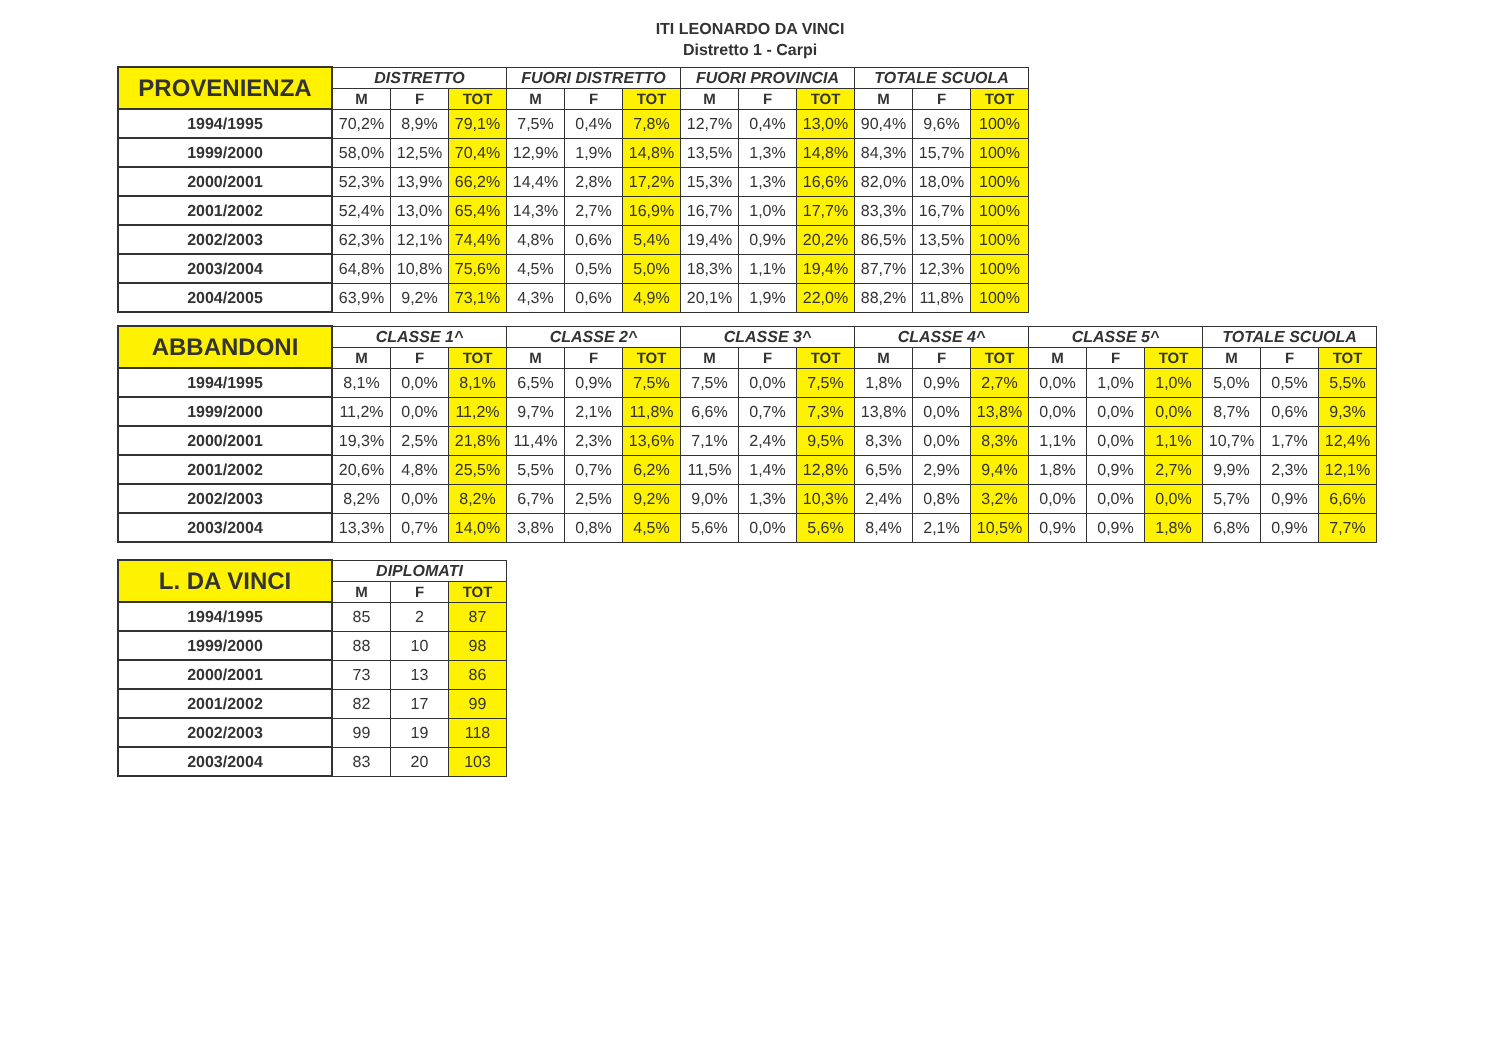ITI LEONARDO DA VINCI
Distretto 1 - Carpi
| PROVENIENZA | DISTRETTO | | | FUORI DISTRETTO | | | FUORI PROVINCIA | | | TOTALE SCUOLA | | |
| --- | --- | --- | --- | --- | --- | --- | --- | --- | --- | --- | --- | --- |
| | M | F | TOT | M | F | TOT | M | F | TOT | M | F | TOT |
| 1994/1995 | 70,2% | 8,9% | 79,1% | 7,5% | 0,4% | 7,8% | 12,7% | 0,4% | 13,0% | 90,4% | 9,6% | 100% |
| 1999/2000 | 58,0% | 12,5% | 70,4% | 12,9% | 1,9% | 14,8% | 13,5% | 1,3% | 14,8% | 84,3% | 15,7% | 100% |
| 2000/2001 | 52,3% | 13,9% | 66,2% | 14,4% | 2,8% | 17,2% | 15,3% | 1,3% | 16,6% | 82,0% | 18,0% | 100% |
| 2001/2002 | 52,4% | 13,0% | 65,4% | 14,3% | 2,7% | 16,9% | 16,7% | 1,0% | 17,7% | 83,3% | 16,7% | 100% |
| 2002/2003 | 62,3% | 12,1% | 74,4% | 4,8% | 0,6% | 5,4% | 19,4% | 0,9% | 20,2% | 86,5% | 13,5% | 100% |
| 2003/2004 | 64,8% | 10,8% | 75,6% | 4,5% | 0,5% | 5,0% | 18,3% | 1,1% | 19,4% | 87,7% | 12,3% | 100% |
| 2004/2005 | 63,9% | 9,2% | 73,1% | 4,3% | 0,6% | 4,9% | 20,1% | 1,9% | 22,0% | 88,2% | 11,8% | 100% |
| ABBANDONI | CLASSE 1^ | | | CLASSE 2^ | | | CLASSE 3^ | | | CLASSE 4^ | | | CLASSE 5^ | | | TOTALE SCUOLA | | |
| --- | --- | --- | --- | --- | --- | --- | --- | --- | --- | --- | --- | --- | --- | --- | --- | --- | --- | --- |
| | M | F | TOT | M | F | TOT | M | F | TOT | M | F | TOT | M | F | TOT | M | F | TOT |
| 1994/1995 | 8,1% | 0,0% | 8,1% | 6,5% | 0,9% | 7,5% | 7,5% | 0,0% | 7,5% | 1,8% | 0,9% | 2,7% | 0,0% | 1,0% | 1,0% | 5,0% | 0,5% | 5,5% |
| 1999/2000 | 11,2% | 0,0% | 11,2% | 9,7% | 2,1% | 11,8% | 6,6% | 0,7% | 7,3% | 13,8% | 0,0% | 13,8% | 0,0% | 0,0% | 0,0% | 8,7% | 0,6% | 9,3% |
| 2000/2001 | 19,3% | 2,5% | 21,8% | 11,4% | 2,3% | 13,6% | 7,1% | 2,4% | 9,5% | 8,3% | 0,0% | 8,3% | 1,1% | 0,0% | 1,1% | 10,7% | 1,7% | 12,4% |
| 2001/2002 | 20,6% | 4,8% | 25,5% | 5,5% | 0,7% | 6,2% | 11,5% | 1,4% | 12,8% | 6,5% | 2,9% | 9,4% | 1,8% | 0,9% | 2,7% | 9,9% | 2,3% | 12,1% |
| 2002/2003 | 8,2% | 0,0% | 8,2% | 6,7% | 2,5% | 9,2% | 9,0% | 1,3% | 10,3% | 2,4% | 0,8% | 3,2% | 0,0% | 0,0% | 0,0% | 5,7% | 0,9% | 6,6% |
| 2003/2004 | 13,3% | 0,7% | 14,0% | 3,8% | 0,8% | 4,5% | 5,6% | 0,0% | 5,6% | 8,4% | 2,1% | 10,5% | 0,9% | 0,9% | 1,8% | 6,8% | 0,9% | 7,7% |
| L. DA VINCI | DIPLOMATI | | |
| --- | --- | --- | --- |
| | M | F | TOT |
| 1994/1995 | 85 | 2 | 87 |
| 1999/2000 | 88 | 10 | 98 |
| 2000/2001 | 73 | 13 | 86 |
| 2001/2002 | 82 | 17 | 99 |
| 2002/2003 | 99 | 19 | 118 |
| 2003/2004 | 83 | 20 | 103 |